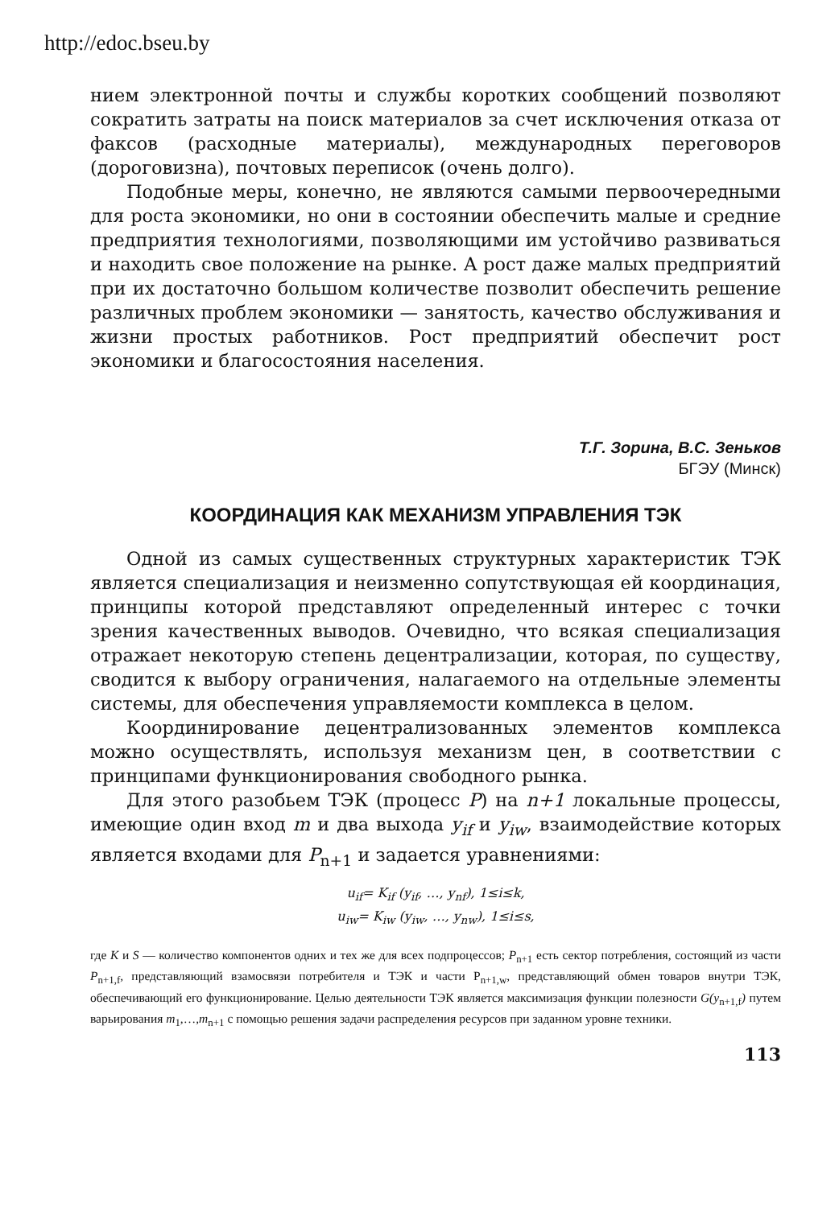http://edoc.bseu.by
нием электронной почты и службы коротких сообщений позволяют сократить затраты на поиск материалов за счет исключения отказа от факсов (расходные материалы), международных переговоров (дороговизна), почтовых переписок (очень долго).
Подобные меры, конечно, не являются самыми первоочередными для роста экономики, но они в состоянии обеспечить малые и средние предприятия технологиями, позволяющими им устойчиво развиваться и находить свое положение на рынке. А рост даже малых предприятий при их достаточно большом количестве позволит обеспечить решение различных проблем экономики — занятость, качество обслуживания и жизни простых работников. Рост предприятий обеспечит рост экономики и благосостояния населения.
Т.Г. Зорина, В.С. Зеньков
БГЭУ (Минск)
КООРДИНАЦИЯ КАК МЕХАНИЗМ УПРАВЛЕНИЯ ТЭК
Одной из самых существенных структурных характеристик ТЭК является специализация и неизменно сопутствующая ей координация, принципы которой представляют определенный интерес с точки зрения качественных выводов. Очевидно, что всякая специализация отражает некоторую степень децентрализации, которая, по существу, сводится к выбору ограничения, налагаемого на отдельные элементы системы, для обеспечения управляемости комплекса в целом.
Координирование децентрализованных элементов комплекса можно осуществлять, используя механизм цен, в соответствии с принципами функционирования свободного рынка.
Для этого разобьем ТЭК (процесс P) на n+1 локальные процессы, имеющие один вход m и два выхода y<sub>if</sub> и y<sub>iw</sub>, взаимодействие которых является входами для P<sub>n+1</sub> и задается уравнениями:
u<sub>if</sub>= K<sub>if</sub> (y<sub>if</sub>, …, y<sub>nf</sub>), 1≤i≤k,
u<sub>iw</sub>= K<sub>iw</sub> (y<sub>iw</sub>, …, y<sub>nw</sub>), 1≤i≤s,
где K и S — количество компонентов одних и тех же для всех подпроцессов; P<sub>n+1</sub> есть сектор потребления, состоящий из части P<sub>n+1,f</sub>, представляющий взамосвязи потребителя и ТЭК и части P<sub>n+1,w</sub>, представляющий обмен товаров внутри ТЭК, обеспечивающий его функционирование. Целью деятельности ТЭК является максимизация функции полезности G(y<sub>n+1,f</sub>) путем варьирования m<sub>1</sub>,…,m<sub>n+1</sub> с помощью решения задачи распределения ресурсов при заданном уровне техники.
113